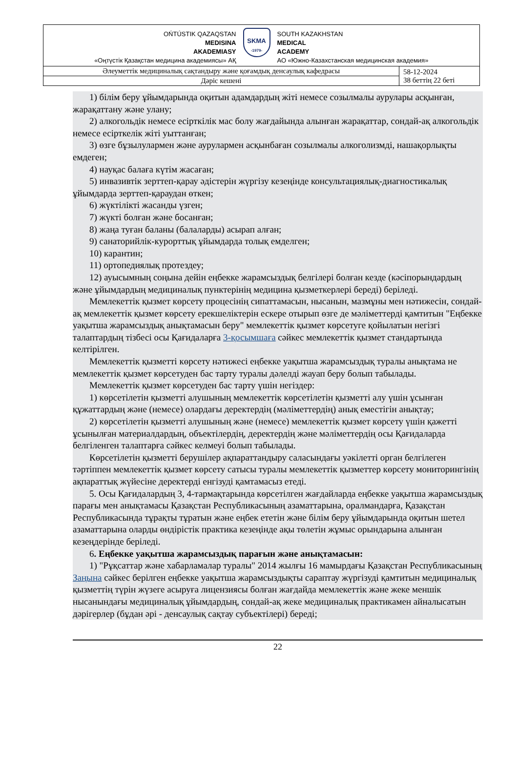OŃTÚSTIK QAZAQSTAN
MEDISINA
AKADEMIASY
«Оңтүстік Қазақстан медицина академиясы» АҚ
SKMA
-1979-
SOUTH KAZAKHSTAN
MEDICAL
ACADEMY
АО «Южно-Казахстанская медицинская академия»
| Әлеуметтік медициналық сақтандыру және қоғамдық денсаулық кафедрасы | 58-12-2024 38 беттің 22 беті |
| Дәріс кешені | |
1) білім беру ұйымдарында оқитын адамдардың жіті немесе созылмалы аурулары асқынған, жарақаттану және улану;
2) алкогольдік немесе есірткілік мас болу жағдайында алынған жарақаттар, сондай-ақ алкогольдік немесе есірткелік жіті уыттанған;
3) өзге бұзылулармен және аурулармен асқынбаған созылмалы алкоголизмді, нашақорлықты емдеген;
4) науқас балаға күтім жасаған;
5) инвазивтік зерттеп-қарау әдістерін жүргізу кезеңінде консультациялық-диагностикалық ұйымдарда зерттеп-қараудан өткен;
6) жүктілікті жасанды үзген;
7) жүкті болған және босанған;
8) жаңа туған баланы (балаларды) асырап алған;
9) санаторийлік-курорттық ұйымдарда толық емделген;
10) карантин;
11) ортопедиялық протездеу;
12) ауысымның соңына дейін еңбекке жарамсыздық белгілері болған кезде (кәсіпорындардың және ұйымдардың медициналық пунктерінің медицина қызметкерлері береді) беріледі.
Мемлекеттік қызмет көрсету процесінің сипаттамасын, нысанын, мазмұны мен нәтижесін, сондай-ақ мемлекеттік қызмет көрсету ерекшеліктерін ескере отырып өзге де мәліметтерді қамтитын "Еңбекке уақытша жарамсыздық анықтамасын беру" мемлекеттік қызмет көрсетуге қойылатын негізгі талаптардың тізбесі осы Қағидаларға 3-қосымшаға сәйкес мемлекеттік қызмет стандартында келтірілген.
Мемлекеттік қызметті көрсету нәтижесі еңбекке уақытша жарамсыздық туралы анықтама не мемлекеттік қызмет көрсетуден бас тарту туралы дәлелді жауап беру болып табылады.
Мемлекеттік қызмет көрсетуден бас тарту үшін негіздер:
1) көрсетілетін қызметті алушының мемлекеттік көрсетілетін қызметті алу үшін ұсынған құжаттардың және (немесе) олардағы деректердің (мәліметтердің) анық еместігін анықтау;
2) көрсетілетін қызметті алушының және (немесе) мемлекеттік қызмет көрсету үшін қажетті ұсынылған материалдардың, объектілердің, деректердің және мәліметтердің осы Қағидаларда белгіленген талаптарға сәйкес келмеуі болып табылады.
Көрсетілетін қызметті берушілер ақпараттандыру саласындағы уәкілетті орган белгілеген тәртіппен мемлекеттік қызмет көрсету сатысы туралы мемлекеттік қызметтер көрсету мониторингінің ақпараттық жүйесіне деректерді енгізуді қамтамасыз етеді.
5. Осы Қағидалардың 3, 4-тармақтарында көрсетілген жағдайларда еңбекке уақытша жарамсыздық парағы мен анықтамасы Қазақстан Республикасының азаматтарына, оралмандарға, Қазақстан Республикасында тұрақты тұратын және еңбек ететін және білім беру ұйымдарында оқитын шетел азаматтарына оларды өндірістік практика кезеңінде ақы төлетін жұмыс орындарына алынған кезеңдерінде беріледі.
6. Еңбекке уақытша жарамсыздық парағын және анықтамасын:
1) "Рұқсаттар және хабарламалар туралы" 2014 жылғы 16 мамырдағы Қазақстан Республикасының Заңына сәйкес берілген еңбекке уақытша жарамсыздықты сараптау жүргізуді қамтитын медициналық қызметтің түрін жүзеге асыруға лицензиясы болған жағдайда мемлекеттік және жеке меншік нысанындағы медициналық ұйымдардың, сондай-ақ жеке медициналық практикамен айналысатын дәрігерлер (бұдан әрі - денсаулық сақтау субъектілері) береді;
22